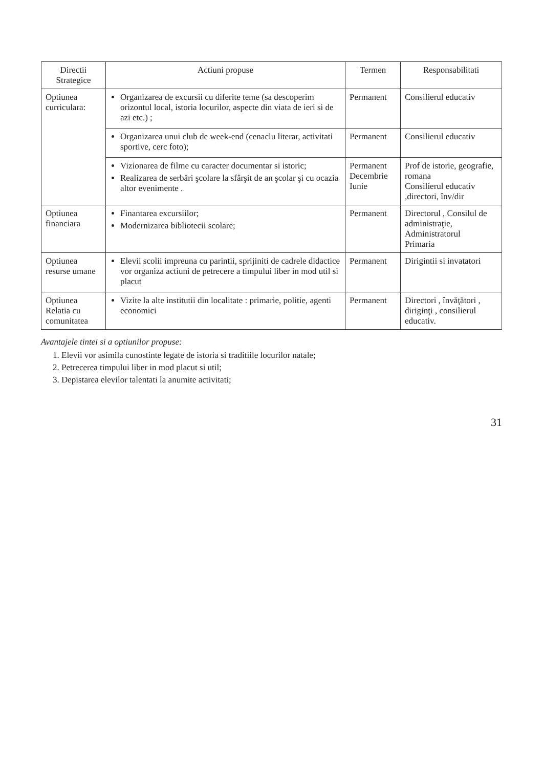| Directii Strategice | Actiuni propuse | Termen | Responsabilitati |
| --- | --- | --- | --- |
| Optiunea curriculara: | Organizarea de excursii cu diferite teme (sa descoperim orizontul local, istoria locurilor, aspecte din viata de ieri si de azi etc.) ; | Permanent | Consilierul educativ |
| | Organizarea unui club de week-end (cenaclu literar, activitati sportive, cerc foto); | Permanent | Consilierul educativ |
| | Vizionarea de filme cu caracter documentar si istoric; Realizarea de serbări şcolare la sfârşit de an şcolar şi cu ocazia altor evenimente . | Permanent Decembrie Iunie | Prof de istorie, geografie, romana Consilierul educativ ,directori, înv/dir |
| Optiunea financiara | Finantarea excursiilor; Modernizarea bibliotecii scolare; | Permanent | Directorul , Consilul de administraţie, Administratorul Primaria |
| Optiunea resurse umane | Elevii scolii impreuna cu parintii, sprijiniti de cadrele didactice vor organiza actiuni de petrecere a timpului liber in mod util si placut | Permanent | Dirigintii si invatatori |
| Optiunea Relatia cu comunitatea | Vizite la alte institutii din localitate : primarie, politie, agenti economici | Permanent | Directori , învăţători , diriginţi , consilierul educativ. |
Avantajele tintei si a optiunilor propuse:
1. Elevii vor asimila cunostinte legate de istoria si traditiile locurilor natale;
2. Petrecerea timpului liber in mod placut si util;
3. Depistarea elevilor talentati la anumite activitati;
31